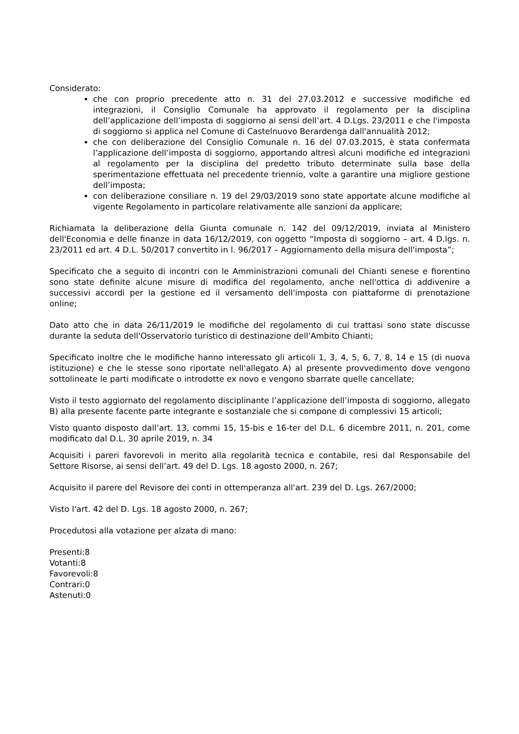Considerato:
che con proprio precedente atto n. 31 del 27.03.2012 e successive modifiche ed integrazioni, il Consiglio Comunale ha approvato il regolamento per la disciplina dell’applicazione dell’imposta di soggiorno ai sensi dell’art. 4 D.Lgs. 23/2011 e che l'imposta di soggiorno si applica nel Comune di Castelnuovo Berardenga dall'annualità 2012;
che con deliberazione del Consiglio Comunale n. 16 del 07.03.2015, è stata confermata l’applicazione dell’imposta di soggiorno, apportando altresì alcuni modifiche ed integrazioni al regolamento per la disciplina del predetto tributo determinate sulla base della sperimentazione effettuata nel precedente triennio, volte a garantire una migliore gestione dell’imposta;
con deliberazione consiliare n. 19 del 29/03/2019 sono state apportate alcune modifiche al vigente Regolamento in particolare relativamente alle sanzioni da applicare;
Richiamata la deliberazione della Giunta comunale n. 142 del 09/12/2019, inviata al Ministero dell'Economia e delle finanze in data 16/12/2019, con oggetto “Imposta di soggiorno – art. 4 D.lgs. n. 23/2011 ed art. 4 D.L. 50/2017 convertito in l. 96/2017 – Aggiornamento della misura dell'imposta”;
Specificato che a seguito di incontri con le Amministrazioni comunali del Chianti senese e fiorentino sono state definite alcune misure di modifica del regolamento, anche nell'ottica di addivenire a successivi accordi per la gestione ed il versamento dell'imposta con piattaforme di prenotazione online;
Dato atto che in data 26/11/2019 le modifiche del regolamento di cui trattasi sono state discusse durante la seduta dell'Osservatorio turistico di destinazione dell'Ambito Chianti;
Specificato inoltre che le modifiche hanno interessato gli articoli 1, 3, 4, 5, 6, 7, 8, 14 e 15 (di nuova istituzione) e che le stesse sono riportate nell'allegato A) al presente provvedimento dove vengono sottolineate le parti modificate o introdotte ex novo e vengono sbarrate quelle cancellate;
Visto il testo aggiornato del regolamento disciplinante l’applicazione dell’imposta di soggiorno, allegato B) alla presente facente parte integrante e sostanziale che si compone di complessivi 15 articoli;
Visto quanto disposto dall’art. 13, commi 15, 15-bis e 16-ter del D.L. 6 dicembre 2011, n. 201, come modificato dal D.L. 30 aprile 2019, n. 34
Acquisiti i pareri favorevoli in merito alla regolarità tecnica e contabile, resi dal Responsabile del Settore Risorse, ai sensi dell’art. 49 del D. Lgs. 18 agosto 2000, n. 267;
Acquisito il parere del Revisore dei conti in ottemperanza all'art. 239 del D. Lgs. 267/2000;
Visto l'art. 42 del D. Lgs. 18 agosto 2000, n. 267;
Procedutosi alla votazione per alzata di mano:
Presenti:8
Votanti:8
Favorevoli:8
Contrari:0
Astenuti:0